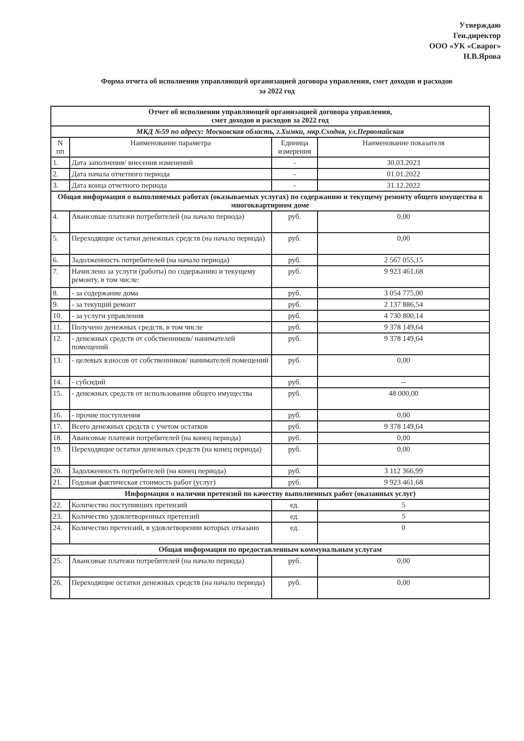Утверждаю
Ген.директор
ООО «УК «Сварог»
Н.В.Ярова
Форма отчета об исполнении управляющей организацией договора управления, смет доходов и расходов
за 2022 год
| Отчет об исполнении управляющей организацией договора управления, смет доходов и расходов за 2022 год | | | |
| МКД №59 по адресу: Московская область, г.Химки, мкр.Сходня, ул.Первомайская | | | |
| N пп | Наименование параметра | Единица измерения | Наименование показателя |
| 1. | Дата заполнения/ внесения изменений | - | 30.03.2023 |
| 2. | Дата начала отчетного периода | - | 01.01.2022 |
| 3. | Дата конца отчетного периода | - | 31.12.2022 |
| Общая информация о выполняемых работах (оказываемых услугах) по содержанию и текущему ремонту общего имущества в многоквартирном доме | | | |
| 4. | Авансовые платежи потребителей (на начало периода) | руб. | 0,00 |
| 5. | Переходящие остатки денежных средств (на начало периода) | руб. | 0,00 |
| 6. | Задолженность потребителей (на начало периода) | руб. | 2 567 055,15 |
| 7. | Начислено за услуги (работы) по содержанию и текущему ремонту, в том числе: | руб. | 9 923 461,68 |
| 8. | - за содержание дома | руб. | 3 054 775,00 |
| 9. | - за текущий ремонт | руб. | 2 137 886,54 |
| 10. | - за услуги управления | руб. | 4 730 800,14 |
| 11. | Получено денежных средств, в том числе | руб. | 9 378 149,64 |
| 12. | - денежных средств от собственников/ нанимателей помещений | руб. | 9 378 149,64 |
| 13. | - целевых взносов от собственников/ нанимателей помещений | руб. | 0,00 |
| 14. | - субсидий | руб. | -- |
| 15. | - денежных средств от использования общего имущества | руб. | 48 000,00 |
| 16. | - прочие поступления | руб. | 0,00 |
| 17. | Всего денежных средств с учетом остатков | руб. | 9 378 149,64 |
| 18. | Авансовые платежи потребителей (на конец периода) | руб. | 0,00 |
| 19. | Переходящие остатки денежных средств (на конец периода) | руб. | 0,00 |
| 20. | Задолженность потребителей (на конец периода) | руб. | 3 112 366,99 |
| 21. | Годовая фактическая стоимость работ (услуг) | руб. | 9 923 461,68 |
| Информация о наличии претензий по качеству выполненных работ (оказанных услуг) | | | |
| 22. | Количество поступивших претензий | ед. | 5 |
| 23. | Количество удовлетворенных претензий | ед. | 5 |
| 24. | Количество претензий, в удовлетворении которых отказано | ед. | 0 |
| Общая информация по предоставленным коммунальным услугам | | | |
| 25. | Авансовые платежи потребителей (на начало периода) | руб. | 0,00 |
| 26. | Переходящие остатки денежных средств (на начало периода) | руб. | 0,00 |